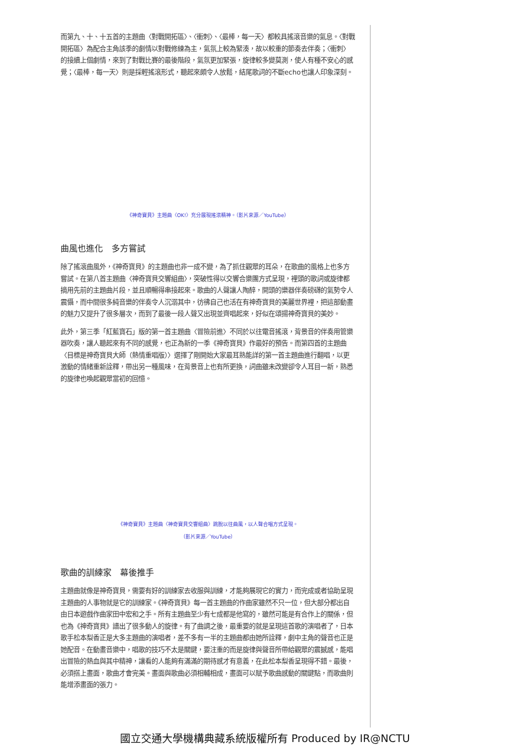而第九、十、十五首的主題曲〈對戰開拓區〉、〈衝刺〉、〈最棒，每一天〉都較具搖滾音樂的氣息。〈對戰開拓區〉為配合主角該季的劇情以對戰修練為主，氣氛上較為緊湊，故以較重的節奏去伴奏；〈衝刺〉的接續上個劇情，來到了對戰比賽的最後階段，氣氛更加緊張，旋律較多變莫測，使人有種不安心的感覺；〈最棒，每一天〉則是採輕搖滾形式，聽起來頗令人放鬆，結尾歌詞的不斷echo也讓人印象深刻。
《神奇寶貝》主題曲〈OK!〉充分展現搖滾精神。（影片來源／YouTube）
曲風也進化　多方嘗試
除了搖滾曲風外，《神奇寶貝》的主題曲也非一成不變，為了抓住觀眾的耳朵，在歌曲的風格上也多方嘗試。在第八首主題曲〈神奇寶貝交響組曲〉，突破性得以交響合樂團方式呈現，裡頭的歌詞或旋律都摘用先前的主題曲片段，並且順暢得串接起來。歌曲的人聲讓人陶醉，開頭的樂器伴奏磅礴的氣勢令人震懾，而中間很多純音樂的伴奏令人沉溺其中，彷彿自己也活在有神奇寶貝的美麗世界裡，把這部動畫的魅力又提升了很多層次，而到了最後一段人聲又出現並齊唱起來，好似在頌揚神奇寶貝的美妙。
此外，第三季「紅藍寶石」版的第一首主題曲〈冒險前進〉不同於以往電音搖滾，背景音的伴奏用管樂器吹奏，讓人聽起來有不同的感覺，也正為新的一季《神奇寶貝》作最好的預告。而第四首的主題曲〈目標是神奇寶貝大師（熱情重唱版）〉選擇了剛開始大家最耳熟能詳的第一首主題曲進行翻唱，以更激動的情緒重新詮釋，帶出另一種風味，在背景音上也有所更換，詞曲雖未改變卻令人耳目一新，熟悉的旋律也喚起觀眾當初的回憶。
《神奇寶貝》主題曲〈神奇寶貝交響組曲〉跳脫以往曲風，以人聲合唱方式呈現。
（影片來源／YouTube）
歌曲的訓練家　幕後推手
主題曲就像是神奇寶貝，需要有好的訓練家去收服與訓練，才能夠展現它的實力，而完成或者協助呈現主題曲的人事物就是它的訓練家。《神奇寶貝》每一首主題曲的作曲家雖然不只一位，但大部分都出自由日本遊戲作曲家田中宏和之手。所有主題曲至少有七成都是他寫的，雖然可能是有合作上的關係，但也為《神奇寶貝》譜出了很多動人的旋律。有了曲調之後，最重要的就是呈現這首歌的演唱者了，日本歌手松本梨香正是大多主題曲的演唱者，差不多有一半的主題曲都由她所詮釋，劇中主角的聲音也正是她配音。在動畫音樂中，唱歌的技巧不太是關鍵，要注重的而是旋律與聲音所帶給觀眾的震撼感，能唱出冒險的熱血與其中精神，讓看的人能夠有滿滿的期待感才有意義，在此松本梨香呈現得不錯。最後，必須搭上畫面，歌曲才會完美。畫面與歌曲必須相輔相成，畫面可以賦予歌曲感動的關鍵點，而歌曲則能增添畫面的張力。
國立交通大學機構典藏系統版權所有 Produced by IR@NCTU